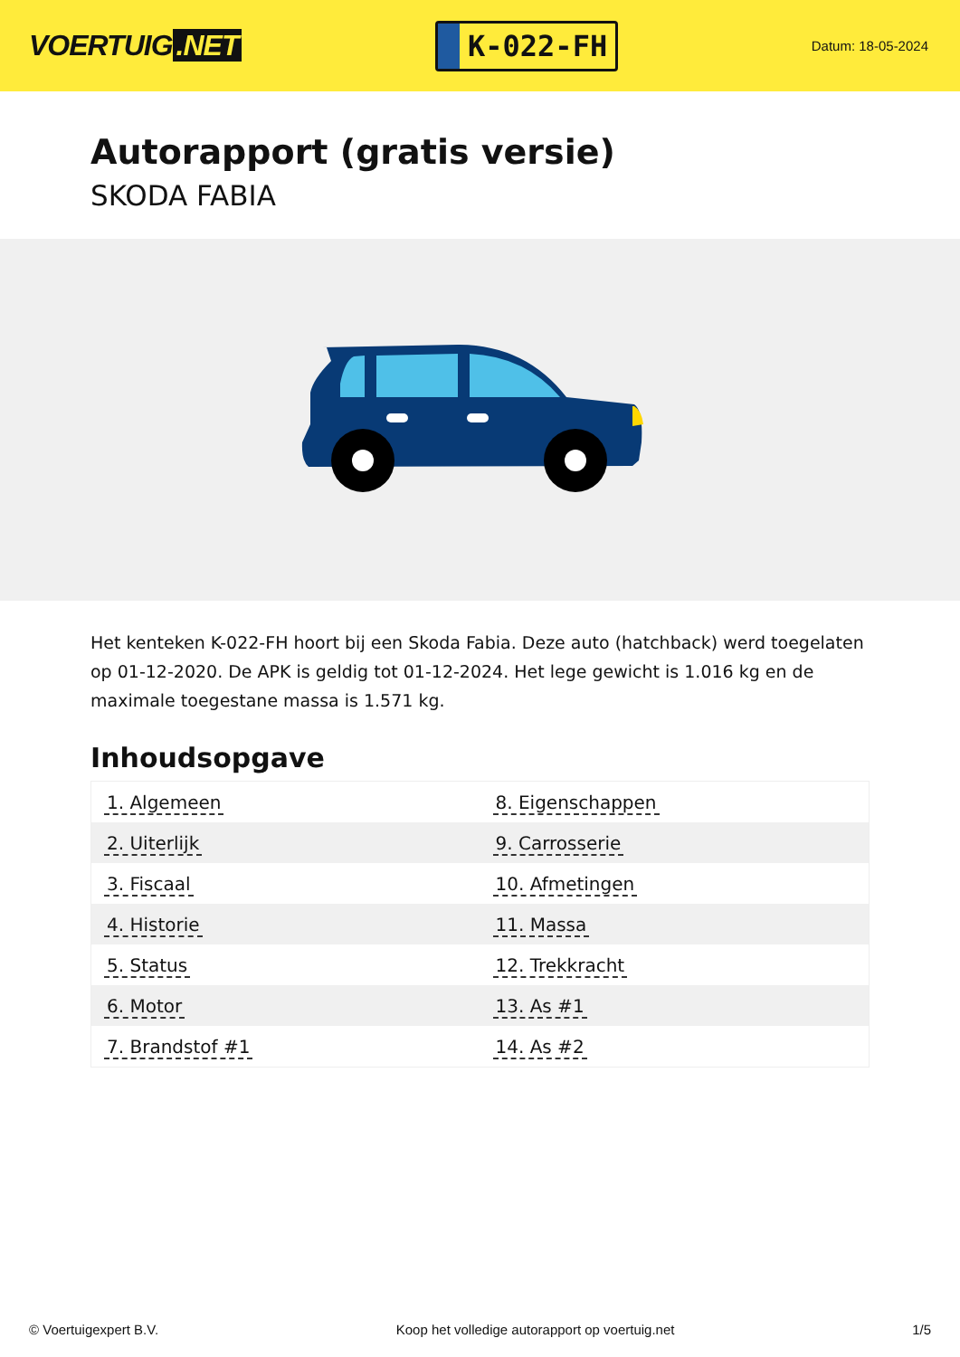VOERTUIG.NET
K-022-FH
Datum: 18-05-2024
Autorapport (gratis versie)
SKODA FABIA
Het kenteken K-022-FH hoort bij een Skoda Fabia. Deze auto (hatchback) werd toegelaten op 01-12-2020. De APK is geldig tot 01-12-2024. Het lege gewicht is 1.016 kg en de maximale toegestane massa is 1.571 kg.
Inhoudsopgave
| 1. Algemeen | 8. Eigenschappen |
| 2. Uiterlijk | 9. Carrosserie |
| 3. Fiscaal | 10. Afmetingen |
| 4. Historie | 11. Massa |
| 5. Status | 12. Trekkracht |
| 6. Motor | 13. As #1 |
| 7. Brandstof #1 | 14. As #2 |
© Voertuigexpert B.V. Koop het volledige autorapport op voertuig.net 1/5